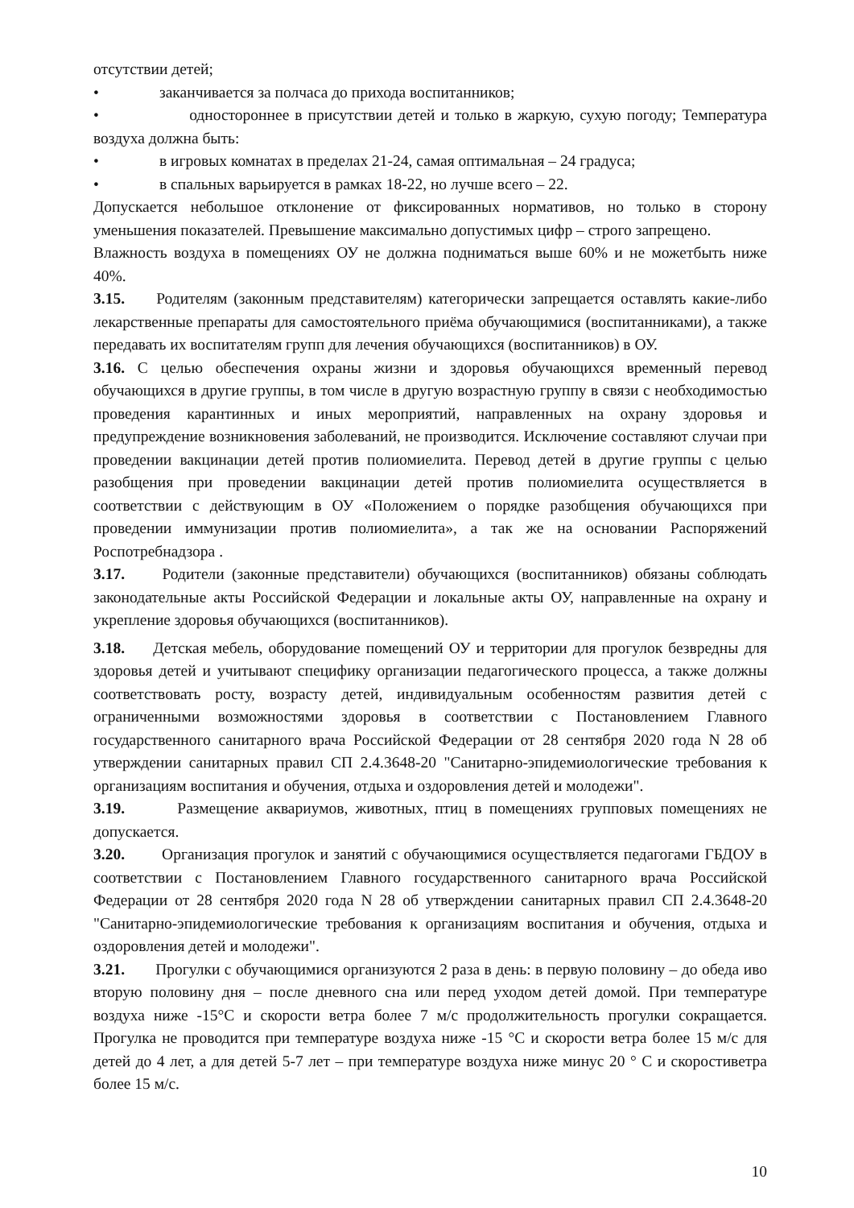отсутствии детей;
• заканчивается за полчаса до прихода воспитанников;
• одностороннее в присутствии детей и только в жаркую, сухую погоду; Температура воздуха должна быть:
• в игровых комнатах в пределах 21-24, самая оптимальная – 24 градуса;
• в спальных варьируется в рамках 18-22, но лучше всего – 22.
Допускается небольшое отклонение от фиксированных нормативов, но только в сторону уменьшения показателей. Превышение максимально допустимых цифр – строго запрещено.
Влажность воздуха в помещениях ОУ не должна подниматься выше 60% и не можетбыть ниже 40%.
3.15. Родителям (законным представителям) категорически запрещается оставлять какие-либо лекарственные препараты для самостоятельного приёма обучающимися (воспитанниками), а также передавать их воспитателям групп для лечения обучающихся (воспитанников) в ОУ.
3.16. С целью обеспечения охраны жизни и здоровья обучающихся временный перевод обучающихся в другие группы, в том числе в другую возрастную группу в связи с необходимостью проведения карантинных и иных мероприятий, направленных на охрану здоровья и предупреждение возникновения заболеваний, не производится. Исключение составляют случаи при проведении вакцинации детей против полиомиелита. Перевод детей в другие группы с целью разобщения при проведении вакцинации детей против полиомиелита осуществляется в соответствии с действующим в ОУ «Положением о порядке разобщения обучающихся при проведении иммунизации против полиомиелита», а так же на основании Распоряжений Роспотребнадзора .
3.17. Родители (законные представители) обучающихся (воспитанников) обязаны соблюдать законодательные акты Российской Федерации и локальные акты ОУ, направленные на охрану и укрепление здоровья обучающихся (воспитанников).
3.18. Детская мебель, оборудование помещений ОУ и территории для прогулок безвредны для здоровья детей и учитывают специфику организации педагогического процесса, а также должны соответствовать росту, возрасту детей, индивидуальным особенностям развития детей с ограниченными возможностями здоровья в соответствии с Постановлением Главного государственного санитарного врача Российской Федерации от 28 сентября 2020 года N 28 об утверждении санитарных правил СП 2.4.3648-20 "Санитарно-эпидемиологические требования к организациям воспитания и обучения, отдыха и оздоровления детей и молодежи".
3.19. Размещение аквариумов, животных, птиц в помещениях групповых помещениях не допускается.
3.20. Организация прогулок и занятий с обучающимися осуществляется педагогами ГБДОУ в соответствии с Постановлением Главного государственного санитарного врача Российской Федерации от 28 сентября 2020 года N 28 об утверждении санитарных правил СП 2.4.3648-20 "Санитарно-эпидемиологические требования к организациям воспитания и обучения, отдыха и оздоровления детей и молодежи".
3.21. Прогулки с обучающимися организуются 2 раза в день: в первую половину – до обеда иво вторую половину дня – после дневного сна или перед уходом детей домой. При температуре воздуха ниже -15°С и скорости ветра более 7 м/с продолжительность прогулки сокращается. Прогулка не проводится при температуре воздуха ниже -15 °С и скорости ветра более 15 м/с для детей до 4 лет, а для детей 5-7 лет – при температуре воздуха ниже минус 20 ° С и скоростиветра более 15 м/с.
10